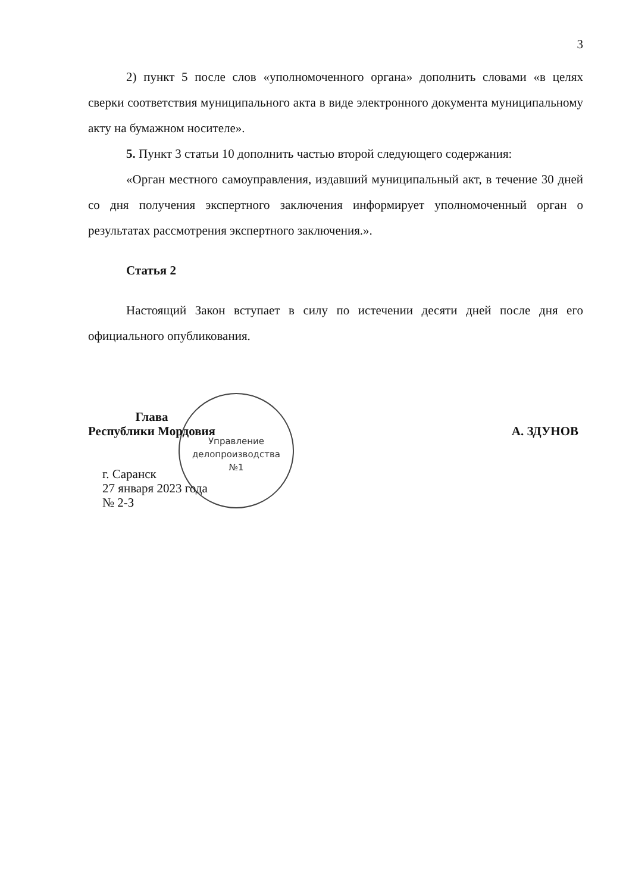3
2) пункт 5 после слов «уполномоченного органа» дополнить словами «в целях сверки соответствия муниципального акта в виде электронного документа муниципальному акту на бумажном носителе».
5. Пункт 3 статьи 10 дополнить частью второй следующего содержания:
«Орган местного самоуправления, издавший муниципальный акт, в течение 30 дней со дня получения экспертного заключения информирует уполномоченный орган о результатах рассмотрения экспертного заключения.».
Статья 2
Настоящий Закон вступает в силу по истечении десяти дней после дня его официального опубликования.
Управление
делопроизводства
№1
Глава
Республики Мордовия
А. ЗДУНОВ
г. Саранск
27 января 2023 года
№ 2-З